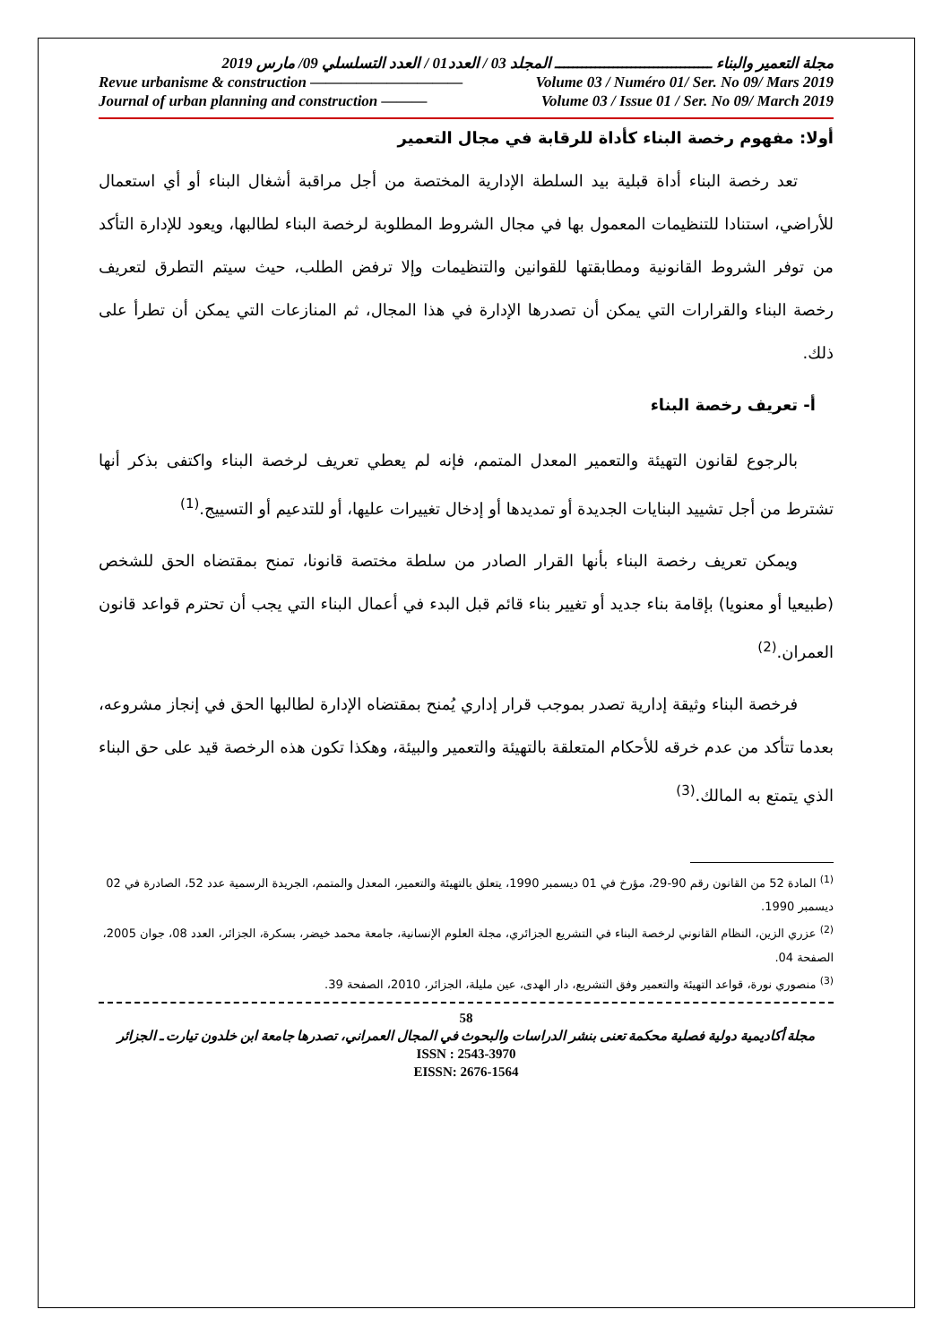مجلة التعمير والبناء ـــــــــــــــــــــــــــــــــــ المجلد 03 / العدد01 / العدد التسلسلي 09/ مارس 2019
Revue urbanisme & construction —————————— Volume 03 / Numéro 01/ Ser. No 09/ Mars 2019
Journal of urban planning and construction ——— Volume 03 / Issue 01 / Ser. No 09/ March 2019
أولا: مفهوم رخصة البناء كأداة للرقابة في مجال التعمير
تعد رخصة البناء أداة قبلية بيد السلطة الإدارية المختصة من أجل مراقبة أشغال البناء أو أي استعمال للأراضي، استنادا للتنظيمات المعمول بها في مجال الشروط المطلوبة لرخصة البناء لطالبها، ويعود للإدارة التأكد من توفر الشروط القانونية ومطابقتها للقوانين والتنظيمات وإلا ترفض الطلب، حيث سيتم التطرق لتعريف رخصة البناء والقرارات التي يمكن أن تصدرها الإدارة في هذا المجال، ثم المنازعات التي يمكن أن تطرأ على ذلك.
أ- تعريف رخصة البناء
بالرجوع لقانون التهيئة والتعمير المعدل المتمم، فإنه لم يعطي تعريف لرخصة البناء واكتفى بذكر أنها تشترط من أجل تشييد البنايات الجديدة أو تمديدها أو إدخال تغييرات عليها، أو للتدعيم أو التسييج.<sup>(1)</sup>
ويمكن تعريف رخصة البناء بأنها القرار الصادر من سلطة مختصة قانونا، تمنح بمقتضاه الحق للشخص (طبيعيا أو معنويا) بإقامة بناء جديد أو تغيير بناء قائم قبل البدء في أعمال البناء التي يجب أن تحترم قواعد قانون العمران.<sup>(2)</sup>
فرخصة البناء وثيقة إدارية تصدر بموجب قرار إداري يُمنح بمقتضاه الإدارة لطالبها الحق في إنجاز مشروعه، بعدما تتأكد من عدم خرقه للأحكام المتعلقة بالتهيئة والتعمير والبيئة، وهكذا تكون هذه الرخصة قيد على حق البناء الذي يتمتع به المالك.<sup>(3)</sup>
<sup>(1)</sup> المادة 52 من القانون رقم 90-29، مؤرخ في 01 ديسمبر 1990، يتعلق بالتهيئة والتعمير، المعدل والمتمم، الجريدة الرسمية عدد 52، الصادرة في 02 ديسمبر 1990.
<sup>(2)</sup> عزري الزين، النظام القانوني لرخصة البناء في التشريع الجزائري، مجلة العلوم الإنسانية، جامعة محمد خيضر، بسكرة، الجزائر، العدد 08، جوان 2005، الصفحة 04.
<sup>(3)</sup> منصوري نورة، قواعد التهيئة والتعمير وفق التشريع، دار الهدى، عين مليلة، الجزائر، 2010، الصفحة 39.
58
مجلة أكاديمية دولية فصلية محكمة تعنى بنشر الدراسات والبحوث في المجال العمراني، تصدرها جامعة ابن خلدون تيارت ـ الجزائر
ISSN : 2543-3970
EISSN: 2676-1564